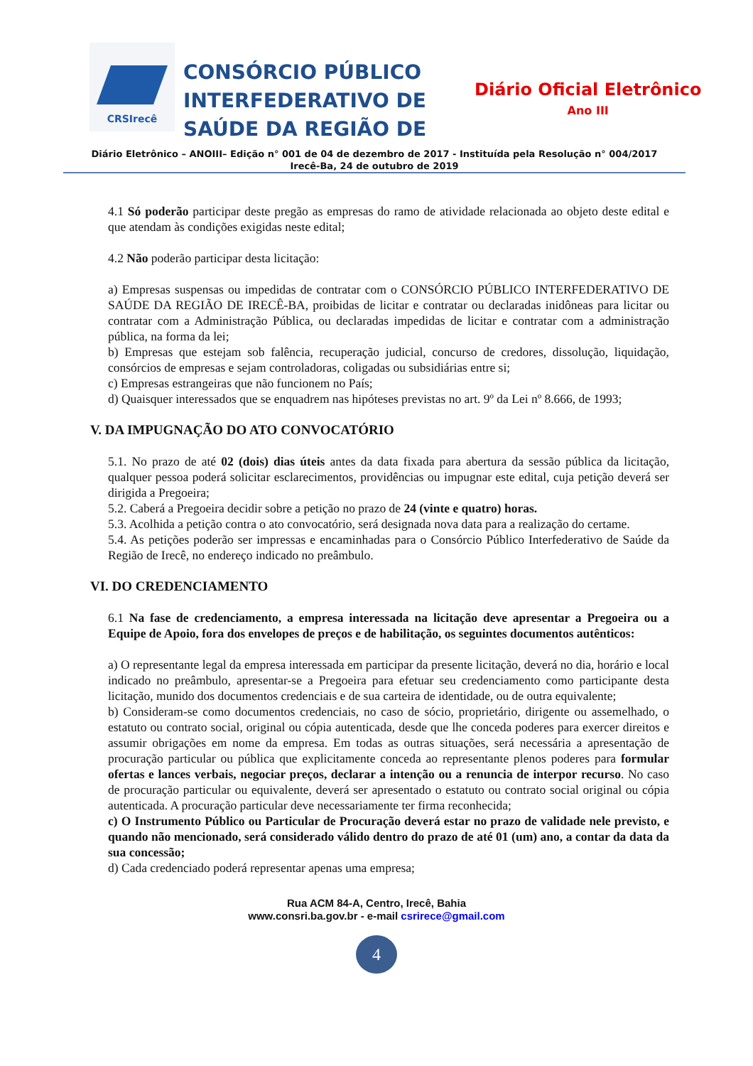CRSIrecê
CONSÓRCIO PÚBLICO INTERFEDERATIVO DE SAÚDE DA REGIÃO DE
Diário Oficial Eletrônico
Ano III
Diário Eletrônico – ANOIII– Edição n° 001 de 04 de dezembro de 2017 - Instituída pela Resolução n° 004/2017
Irecê-Ba, 24 de outubro de 2019
4.1 Só poderão participar deste pregão as empresas do ramo de atividade relacionada ao objeto deste edital e que atendam às condições exigidas neste edital;
4.2 Não poderão participar desta licitação:
a) Empresas suspensas ou impedidas de contratar com o CONSÓRCIO PÚBLICO INTERFEDERATIVO DE SAÚDE DA REGIÃO DE IRECÊ-BA, proibidas de licitar e contratar ou declaradas inidôneas para licitar ou contratar com a Administração Pública, ou declaradas impedidas de licitar e contratar com a administração pública, na forma da lei;
b) Empresas que estejam sob falência, recuperação judicial, concurso de credores, dissolução, liquidação, consórcios de empresas e sejam controladoras, coligadas ou subsidiárias entre si;
c) Empresas estrangeiras que não funcionem no País;
d) Quaisquer interessados que se enquadrem nas hipóteses previstas no art. 9º da Lei nº 8.666, de 1993;
V. DA IMPUGNAÇÃO DO ATO CONVOCATÓRIO
5.1. No prazo de até 02 (dois) dias úteis antes da data fixada para abertura da sessão pública da licitação, qualquer pessoa poderá solicitar esclarecimentos, providências ou impugnar este edital, cuja petição deverá ser dirigida a Pregoeira;
5.2. Caberá a Pregoeira decidir sobre a petição no prazo de 24 (vinte e quatro) horas.
5.3. Acolhida a petição contra o ato convocatório, será designada nova data para a realização do certame.
5.4. As petições poderão ser impressas e encaminhadas para o Consórcio Público Interfederativo de Saúde da Região de Irecê, no endereço indicado no preâmbulo.
VI. DO CREDENCIAMENTO
6.1 Na fase de credenciamento, a empresa interessada na licitação deve apresentar a Pregoeira ou a Equipe de Apoio, fora dos envelopes de preços e de habilitação, os seguintes documentos autênticos:
a) O representante legal da empresa interessada em participar da presente licitação, deverá no dia, horário e local indicado no preâmbulo, apresentar-se a Pregoeira para efetuar seu credenciamento como participante desta licitação, munido dos documentos credenciais e de sua carteira de identidade, ou de outra equivalente;
b) Consideram-se como documentos credenciais, no caso de sócio, proprietário, dirigente ou assemelhado, o estatuto ou contrato social, original ou cópia autenticada, desde que lhe conceda poderes para exercer direitos e assumir obrigações em nome da empresa. Em todas as outras situações, será necessária a apresentação de procuração particular ou pública que explicitamente conceda ao representante plenos poderes para formular ofertas e lances verbais, negociar preços, declarar a intenção ou a renuncia de interpor recurso. No caso de procuração particular ou equivalente, deverá ser apresentado o estatuto ou contrato social original ou cópia autenticada. A procuração particular deve necessariamente ter firma reconhecida;
c) O Instrumento Público ou Particular de Procuração deverá estar no prazo de validade nele previsto, e quando não mencionado, será considerado válido dentro do prazo de até 01 (um) ano, a contar da data da sua concessão;
d) Cada credenciado poderá representar apenas uma empresa;
Rua ACM 84-A, Centro, Irecê, Bahia
www.consri.ba.gov.br - e-mail csrirece@gmail.com
4